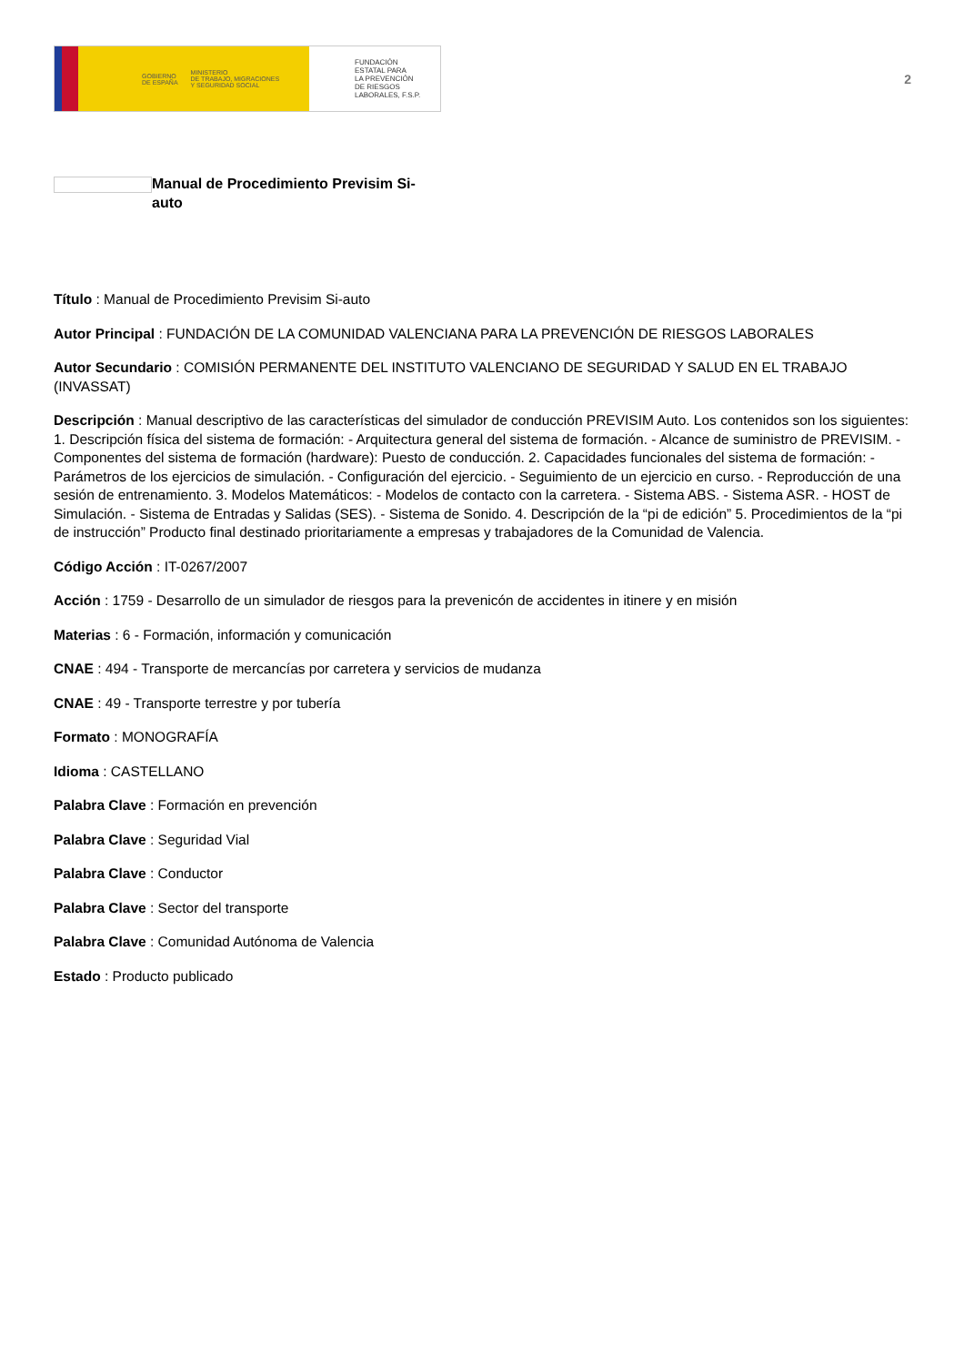GOBIERNO
DE ESPAÑA MINISTERIO
DE TRABAJO, MIGRACIONES
Y SEGURIDAD SOCIAL
FUNDACIÓN
ESTATAL PARA
LA PREVENCIÓN
DE RIESGOS
LABORALES, F.S.P.
2
Manual de Procedimiento Previsim Si-auto
Título : Manual de Procedimiento Previsim Si-auto
Autor Principal : FUNDACIÓN DE LA COMUNIDAD VALENCIANA PARA LA PREVENCIÓN DE RIESGOS LABORALES
Autor Secundario : COMISIÓN PERMANENTE DEL INSTITUTO VALENCIANO DE SEGURIDAD Y SALUD EN EL TRABAJO (INVASSAT)
Descripción : Manual descriptivo de las características del simulador de conducción PREVISIM Auto. Los contenidos son los siguientes: 1. Descripción física del sistema de formación: - Arquitectura general del sistema de formación. - Alcance de suministro de PREVISIM. - Componentes del sistema de formación (hardware): Puesto de conducción. 2. Capacidades funcionales del sistema de formación: - Parámetros de los ejercicios de simulación. - Configuración del ejercicio. - Seguimiento de un ejercicio en curso. - Reproducción de una sesión de entrenamiento. 3. Modelos Matemáticos: - Modelos de contacto con la carretera. - Sistema ABS. - Sistema ASR. - HOST de Simulación. - Sistema de Entradas y Salidas (SES). - Sistema de Sonido. 4. Descripción de la “pi de edición” 5. Procedimientos de la “pi de instrucción” Producto final destinado prioritariamente a empresas y trabajadores de la Comunidad de Valencia.
Código Acción : IT-0267/2007
Acción : 1759 - Desarrollo de un simulador de riesgos para la prevenicón de accidentes in itinere y en misión
Materias : 6 - Formación, información y comunicación
CNAE : 494 - Transporte de mercancías por carretera y servicios de mudanza
CNAE : 49 - Transporte terrestre y por tubería
Formato : MONOGRAFÍA
Idioma : CASTELLANO
Palabra Clave : Formación en prevención
Palabra Clave : Seguridad Vial
Palabra Clave : Conductor
Palabra Clave : Sector del transporte
Palabra Clave : Comunidad Autónoma de Valencia
Estado : Producto publicado